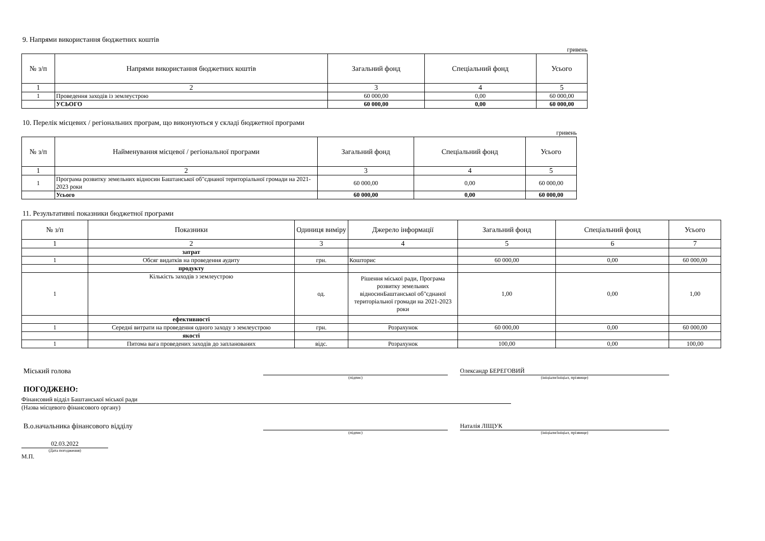9. Напрями використання бюджетних коштів
гривень
| № з/п | Напрями використання бюджетних коштів | Загальний фонд | Спеціальний фонд | Усього |
| --- | --- | --- | --- | --- |
| 1 | 2 | 3 | 4 | 5 |
| 1 | Проведення заходів із землеустрою | 60 000,00 | 0,00 | 60 000,00 |
| | УСЬОГО | 60 000,00 | 0,00 | 60 000,00 |
10. Перелік місцевих / регіональних програм, що виконуються у складі бюджетної програми
гривень
| № з/п | Найменування місцевої / регіональної програми | Загальний фонд | Спеціальний фонд | Усього |
| --- | --- | --- | --- | --- |
| 1 | 2 | 3 | 4 | 5 |
| 1 | Програма розвитку земельних відносин Баштанської об"єднаної територіальної громади на 2021-2023 роки | 60 000,00 | 0,00 | 60 000,00 |
| | Усього | 60 000,00 | 0,00 | 60 000,00 |
11. Результативні показники бюджетної програми
| № з/п | Показники | Одиниця виміру | Джерело інформації | Загальний фонд | Спеціальний фонд | Усього |
| --- | --- | --- | --- | --- | --- | --- |
| 1 | 2 | 3 | 4 | 5 | 6 | 7 |
| | затрат | | | | | |
| 1 | Обсяг видатків на проведення аудиту | грн. | Кошторис | 60 000,00 | 0,00 | 60 000,00 |
| | продукту | | | | | |
| 1 | Кількість заходів з землеустрою | од. | Рішення міської ради, Програма розвитку земельних відносинБаштанської об"єднаної територіальної громади на 2021-2023 роки | 1,00 | 0,00 | 1,00 |
| | ефективності | | | | | |
| 1 | Середні витрати на проведення одного заходу з землеустрою | грн. | Розрахунок | 60 000,00 | 0,00 | 60 000,00 |
| | якості | | | | | |
| 1 | Питома вага проведених заходів до запланованих | відс. | Розрахунок | 100,00 | 0,00 | 100,00 |
Міський голова
Олександр БЕРЕГОВИЙ
(підпис)
(ініціали/ініціал, прізвище)
ПОГОДЖЕНО:
Фінансовий відділ Баштанської міської ради
(Назва місцевого фінансового органу)
В.о.начальника фінансового відділу
Наталія ЛІЩУК
(підпис)
(ініціали/ініціал, прізвище)
02.03.2022
(Дата погодження)
М.П.